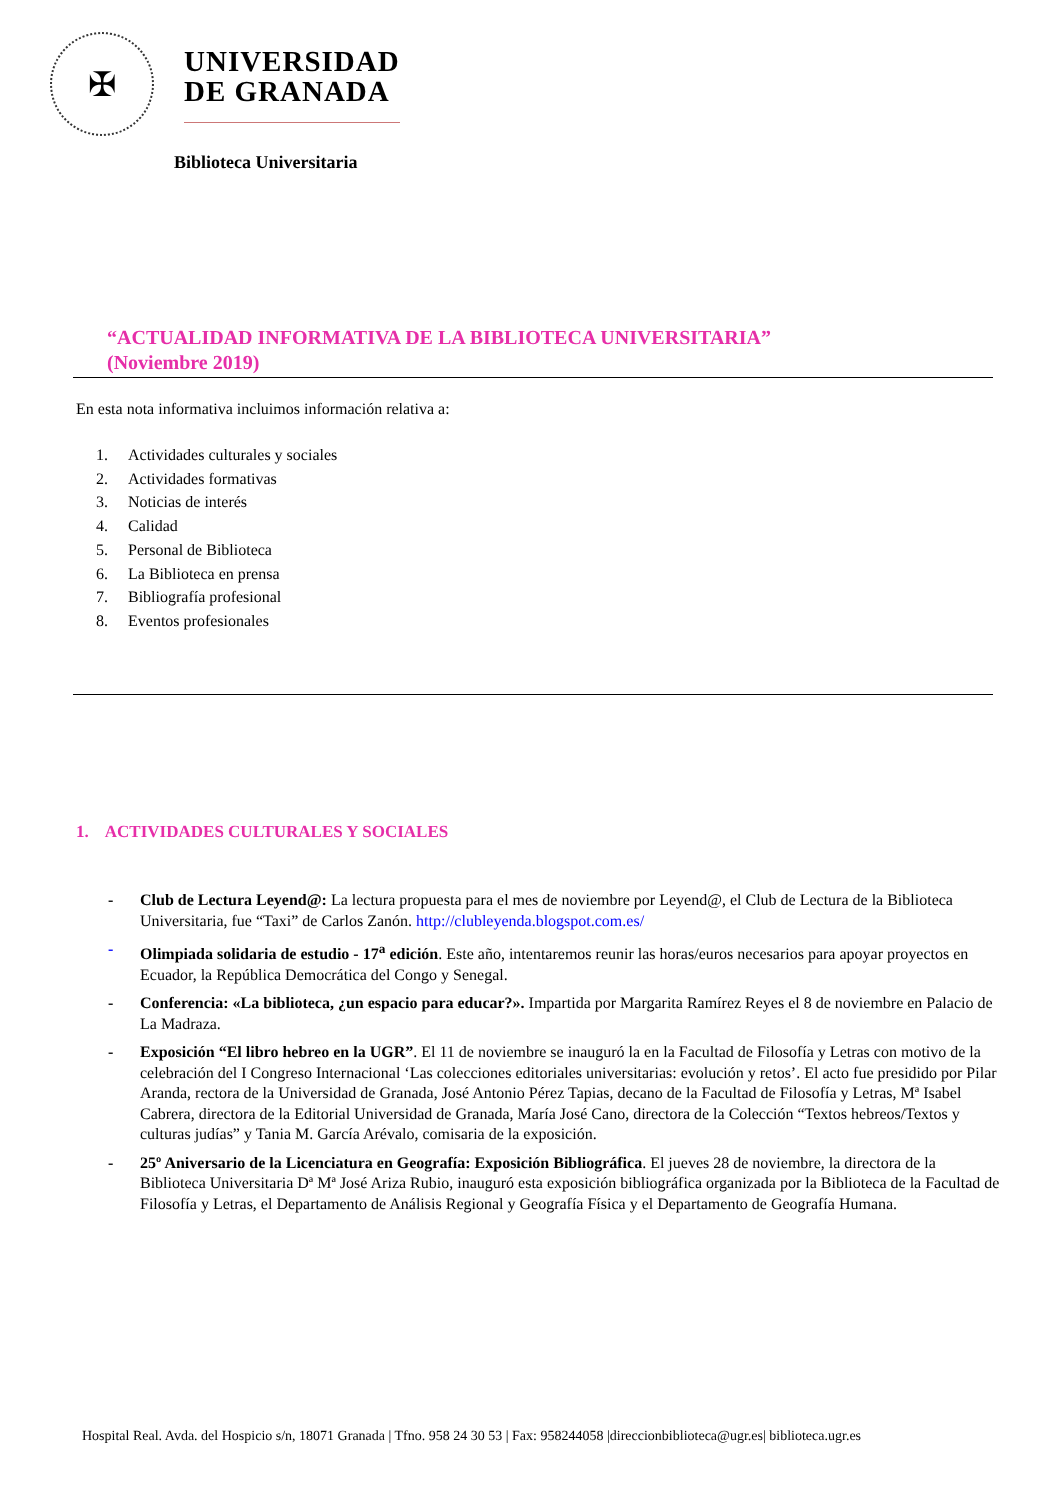✠
UNIVERSIDAD
DE GRANADA
Biblioteca Universitaria
“ACTUALIDAD INFORMATIVA DE LA BIBLIOTECA UNIVERSITARIA”
(Noviembre 2019)
En esta nota informativa incluimos información relativa a:
1. Actividades culturales y sociales
2. Actividades formativas
3. Noticias de interés
4. Calidad
5. Personal de Biblioteca
6. La Biblioteca en prensa
7. Bibliografía profesional
8. Eventos profesionales
1. ACTIVIDADES CULTURALES Y SOCIALES
- Club de Lectura Leyend@: La lectura propuesta para el mes de noviembre por Leyend@, el Club de Lectura de la Biblioteca Universitaria, fue “Taxi” de Carlos Zanón. http://clubleyenda.blogspot.com.es/
- Olimpiada solidaria de estudio - 17<sup>a</sup> edición. Este año, intentaremos reunir las horas/euros necesarios para apoyar proyectos en Ecuador, la República Democrática del Congo y Senegal.
- Conferencia: «La biblioteca, ¿un espacio para educar?». Impartida por Margarita Ramírez Reyes el 8 de noviembre en Palacio de La Madraza.
- Exposición “El libro hebreo en la UGR”. El 11 de noviembre se inauguró la en la Facultad de Filosofía y Letras con motivo de la celebración del I Congreso Internacional ‘Las colecciones editoriales universitarias: evolución y retos’. El acto fue presidido por Pilar Aranda, rectora de la Universidad de Granada, José Antonio Pérez Tapias, decano de la Facultad de Filosofía y Letras, Mª Isabel Cabrera, directora de la Editorial Universidad de Granada, María José Cano, directora de la Colección “Textos hebreos/Textos y culturas judías” y Tania M. García Arévalo, comisaria de la exposición.
- 25º Aniversario de la Licenciatura en Geografía: Exposición Bibliográfica. El jueves 28 de noviembre, la directora de la Biblioteca Universitaria Dª Mª José Ariza Rubio, inauguró esta exposición bibliográfica organizada por la Biblioteca de la Facultad de Filosofía y Letras, el Departamento de Análisis Regional y Geografía Física y el Departamento de Geografía Humana.
Hospital Real. Avda. del Hospicio s/n, 18071 Granada | Tfno. 958 24 30 53 | Fax: 958244058 |direccionbiblioteca@ugr.es| biblioteca.ugr.es